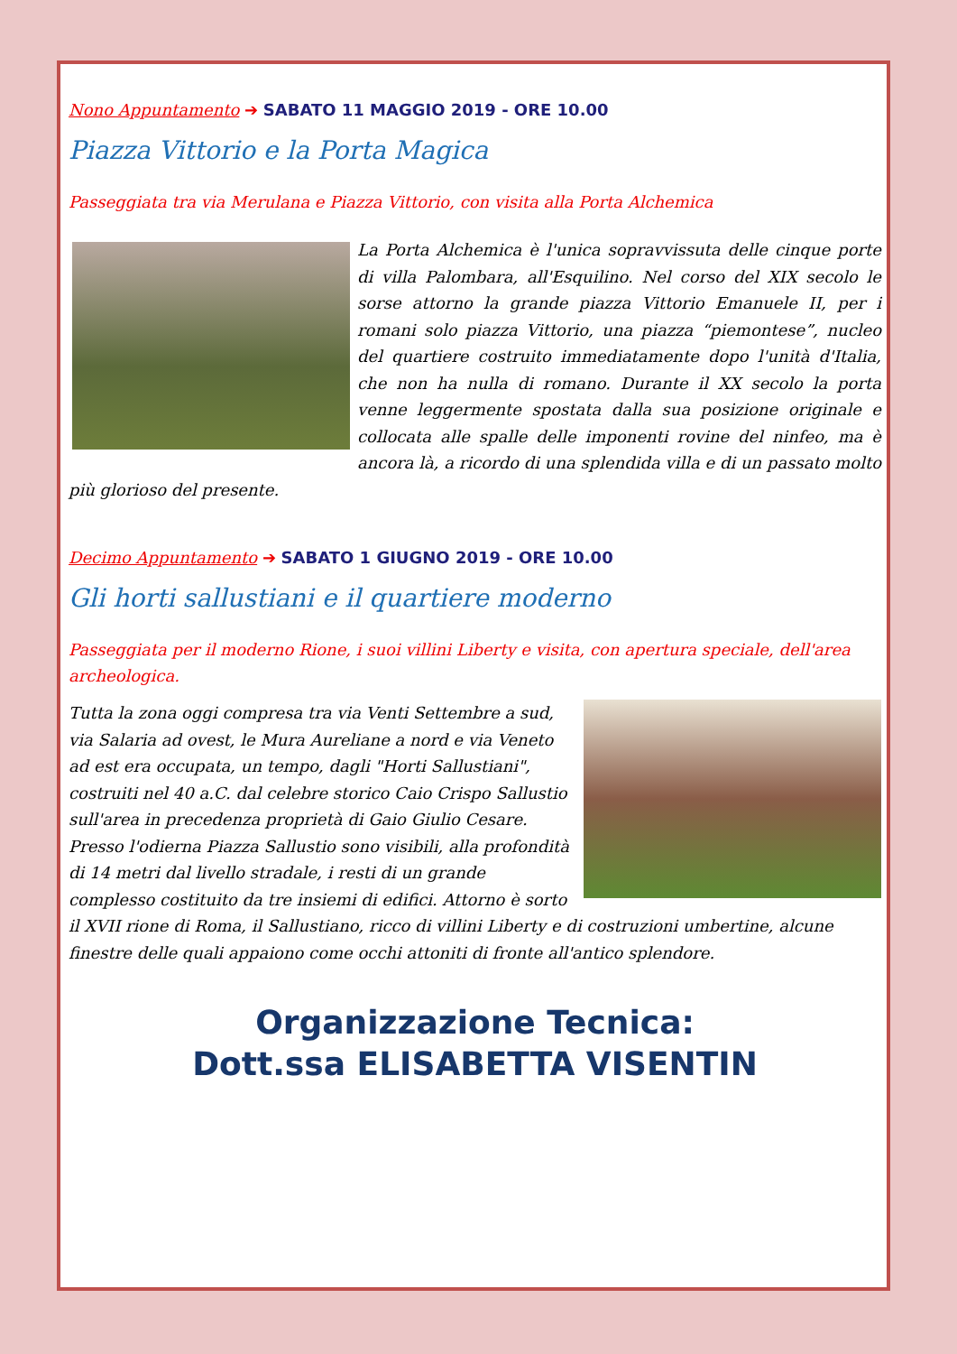Nono Appuntamento ➔ SABATO 11 MAGGIO 2019 - ORE 10.00
Piazza Vittorio e la Porta Magica
Passeggiata tra via Merulana e Piazza Vittorio, con visita alla Porta Alchemica
La Porta Alchemica è l'unica sopravvissuta delle cinque porte di villa Palombara, all'Esquilino. Nel corso del XIX secolo le sorse attorno la grande piazza Vittorio Emanuele II, per i romani solo piazza Vittorio, una piazza “piemontese”, nucleo del quartiere costruito immediatamente dopo l'unità d'Italia, che non ha nulla di romano. Durante il XX secolo la porta venne leggermente spostata dalla sua posizione originale e collocata alle spalle delle imponenti rovine del ninfeo, ma è ancora là, a ricordo di una splendida villa e di un passato molto più glorioso del presente.
Decimo Appuntamento ➔ SABATO 1 GIUGNO 2019 - ORE 10.00
Gli horti sallustiani e il quartiere moderno
Passeggiata per il moderno Rione, i suoi villini Liberty e visita, con apertura speciale, dell'area archeologica.
Tutta la zona oggi compresa tra via Venti Settembre a sud, via Salaria ad ovest, le Mura Aureliane a nord e via Veneto ad est era occupata, un tempo, dagli "Horti Sallustiani", costruiti nel 40 a.C. dal celebre storico Caio Crispo Sallustio sull'area in precedenza proprietà di Gaio Giulio Cesare. Presso l'odierna Piazza Sallustio sono visibili, alla profondità di 14 metri dal livello stradale, i resti di un grande complesso costituito da tre insiemi di edifici. Attorno è sorto il XVII rione di Roma, il Sallustiano, ricco di villini Liberty e di costruzioni umbertine, alcune finestre delle quali appaiono come occhi attoniti di fronte all'antico splendore.
Organizzazione Tecnica:
Dott.ssa ELISABETTA VISENTIN